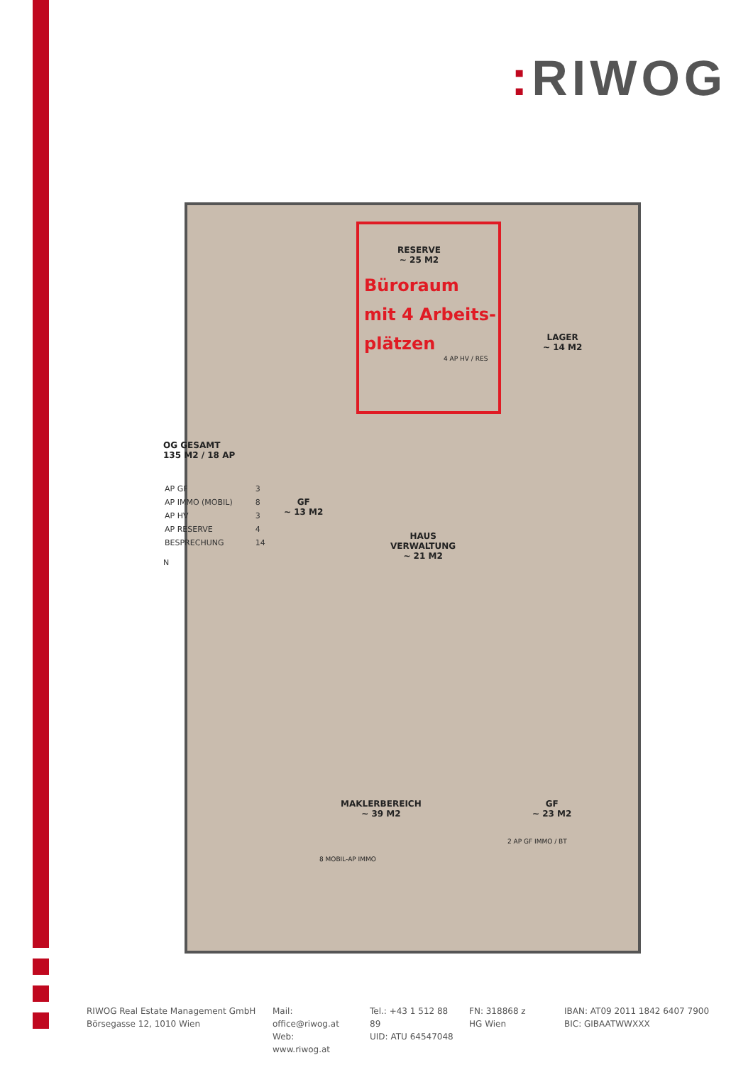: RIWOG
OG GESAMT
135 M2 / 18 AP
| AP GF | 3 |
| AP IMMO (MOBIL) | 8 |
| AP HV | 3 |
| AP RESERVE | 4 |
| BESPRECHUNG | 14 |
N
RESERVE
~ 25 M2
Büroraum
mit 4 Arbeits-
plätzen
4 AP HV / RES
LAGER
~ 14 M2
GF
~ 13 M2
HAUS
VERWALTUNG
~ 21 M2
MAKLERBEREICH
~ 39 M2
GF
~ 23 M2
2 AP GF IMMO / BT
8 MOBIL-AP IMMO
RIWOG Real Estate Management GmbH
Börsegasse 12, 1010 Wien
Mail: office@riwog.at
Web: www.riwog.at
Tel.: +43 1 512 88 89
UID: ATU 64547048
FN: 318868 z
HG Wien
IBAN: AT09 2011 1842 6407 7900
BIC: GIBAATWWXXX